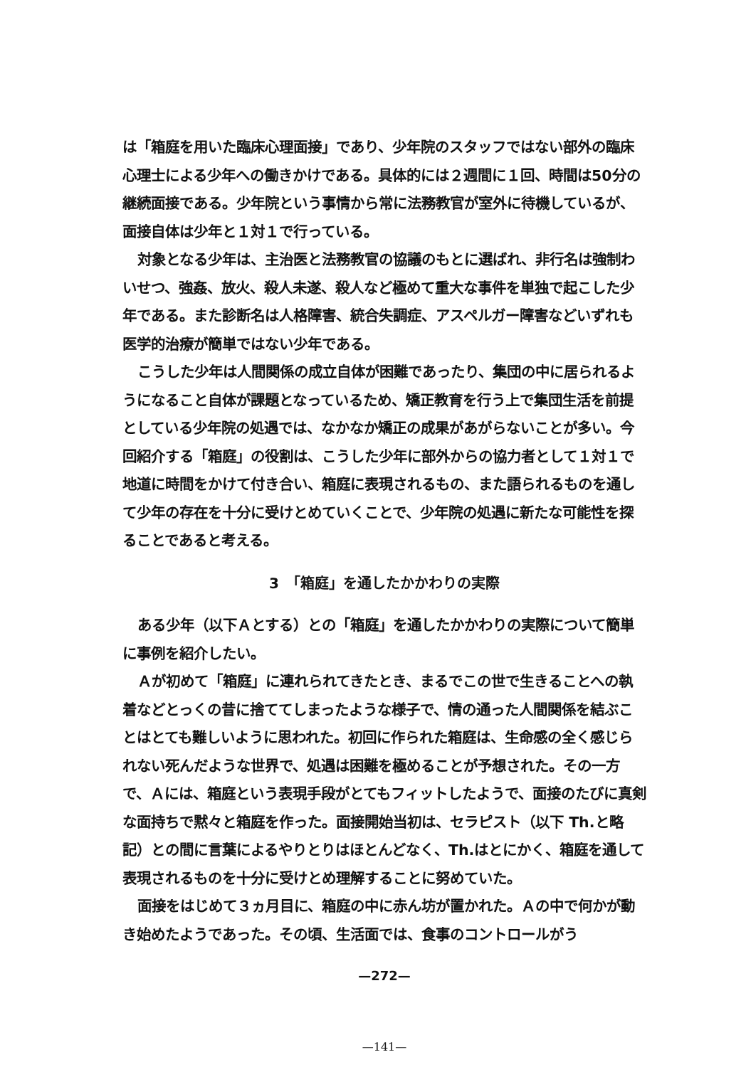は「箱庭を用いた臨床心理面接」であり、少年院のスタッフではない部外の臨床心理士による少年への働きかけである。具体的には２週間に１回、時間は50分の継続面接である。少年院という事情から常に法務教官が室外に待機しているが、面接自体は少年と１対１で行っている。
対象となる少年は、主治医と法務教官の協議のもとに選ばれ、非行名は強制わいせつ、強姦、放火、殺人未遂、殺人など極めて重大な事件を単独で起こした少年である。また診断名は人格障害、統合失調症、アスペルガー障害などいずれも医学的治療が簡単ではない少年である。
こうした少年は人間関係の成立自体が困難であったり、集団の中に居られるようになること自体が課題となっているため、矯正教育を行う上で集団生活を前提としている少年院の処遇では、なかなか矯正の成果があがらないことが多い。今回紹介する「箱庭」の役割は、こうした少年に部外からの協力者として１対１で地道に時間をかけて付き合い、箱庭に表現されるもの、また語られるものを通して少年の存在を十分に受けとめていくことで、少年院の処遇に新たな可能性を探ることであると考える。
3　「箱庭」を通したかかわりの実際
ある少年（以下Ａとする）との「箱庭」を通したかかわりの実際について簡単に事例を紹介したい。
Ａが初めて「箱庭」に連れられてきたとき、まるでこの世で生きることへの執着などとっくの昔に捨ててしまったような様子で、情の通った人間関係を結ぶことはとても難しいように思われた。初回に作られた箱庭は、生命感の全く感じられない死んだような世界で、処遇は困難を極めることが予想された。その一方で、Ａには、箱庭という表現手段がとてもフィットしたようで、面接のたびに真剣な面持ちで黙々と箱庭を作った。面接開始当初は、セラピスト（以下 Th.と略記）との間に言葉によるやりとりはほとんどなく、Th.はとにかく、箱庭を通して表現されるものを十分に受けとめ理解することに努めていた。
面接をはじめて３ヵ月目に、箱庭の中に赤ん坊が置かれた。Ａの中で何かが動き始めたようであった。その頃、生活面では、食事のコントロールがう
—272—
—141—